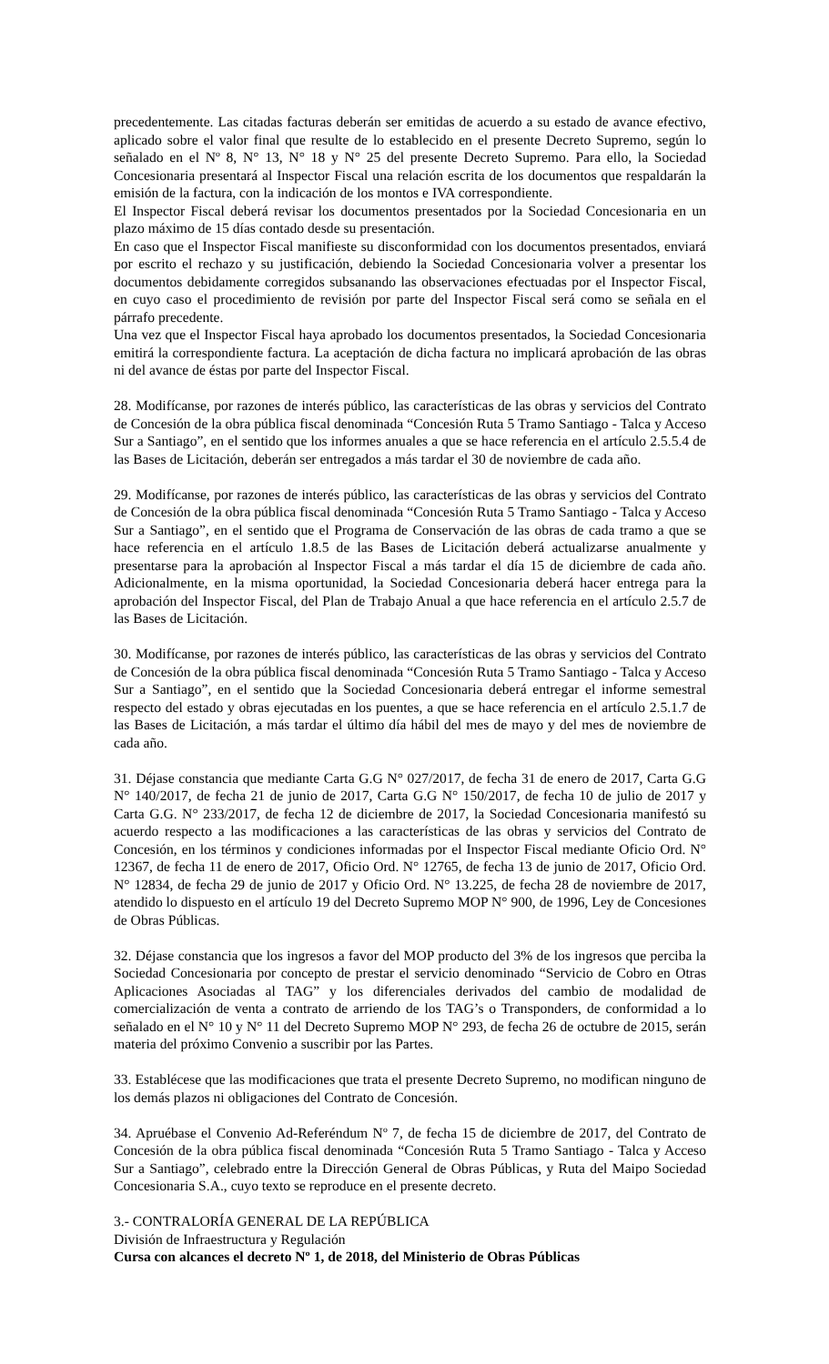precedentemente. Las citadas facturas deberán ser emitidas de acuerdo a su estado de avance efectivo, aplicado sobre el valor final que resulte de lo establecido en el presente Decreto Supremo, según lo señalado en el Nº 8, N° 13, N° 18 y N° 25 del presente Decreto Supremo. Para ello, la Sociedad Concesionaria presentará al Inspector Fiscal una relación escrita de los documentos que respaldarán la emisión de la factura, con la indicación de los montos e IVA correspondiente.
El Inspector Fiscal deberá revisar los documentos presentados por la Sociedad Concesionaria en un plazo máximo de 15 días contado desde su presentación.
En caso que el Inspector Fiscal manifieste su disconformidad con los documentos presentados, enviará por escrito el rechazo y su justificación, debiendo la Sociedad Concesionaria volver a presentar los documentos debidamente corregidos subsanando las observaciones efectuadas por el Inspector Fiscal, en cuyo caso el procedimiento de revisión por parte del Inspector Fiscal será como se señala en el párrafo precedente.
Una vez que el Inspector Fiscal haya aprobado los documentos presentados, la Sociedad Concesionaria emitirá la correspondiente factura. La aceptación de dicha factura no implicará aprobación de las obras ni del avance de éstas por parte del Inspector Fiscal.
28. Modifícanse, por razones de interés público, las características de las obras y servicios del Contrato de Concesión de la obra pública fiscal denominada “Concesión Ruta 5 Tramo Santiago - Talca y Acceso Sur a Santiago”, en el sentido que los informes anuales a que se hace referencia en el artículo 2.5.5.4 de las Bases de Licitación, deberán ser entregados a más tardar el 30 de noviembre de cada año.
29. Modifícanse, por razones de interés público, las características de las obras y servicios del Contrato de Concesión de la obra pública fiscal denominada “Concesión Ruta 5 Tramo Santiago - Talca y Acceso Sur a Santiago”, en el sentido que el Programa de Conservación de las obras de cada tramo a que se hace referencia en el artículo 1.8.5 de las Bases de Licitación deberá actualizarse anualmente y presentarse para la aprobación al Inspector Fiscal a más tardar el día 15 de diciembre de cada año. Adicionalmente, en la misma oportunidad, la Sociedad Concesionaria deberá hacer entrega para la aprobación del Inspector Fiscal, del Plan de Trabajo Anual a que hace referencia en el artículo 2.5.7 de las Bases de Licitación.
30. Modifícanse, por razones de interés público, las características de las obras y servicios del Contrato de Concesión de la obra pública fiscal denominada “Concesión Ruta 5 Tramo Santiago - Talca y Acceso Sur a Santiago”, en el sentido que la Sociedad Concesionaria deberá entregar el informe semestral respecto del estado y obras ejecutadas en los puentes, a que se hace referencia en el artículo 2.5.1.7 de las Bases de Licitación, a más tardar el último día hábil del mes de mayo y del mes de noviembre de cada año.
31. Déjase constancia que mediante Carta G.G N° 027/2017, de fecha 31 de enero de 2017, Carta G.G N° 140/2017, de fecha 21 de junio de 2017, Carta G.G N° 150/2017, de fecha 10 de julio de 2017 y Carta G.G. N° 233/2017, de fecha 12 de diciembre de 2017, la Sociedad Concesionaria manifestó su acuerdo respecto a las modificaciones a las características de las obras y servicios del Contrato de Concesión, en los términos y condiciones informadas por el Inspector Fiscal mediante Oficio Ord. N° 12367, de fecha 11 de enero de 2017, Oficio Ord. N° 12765, de fecha 13 de junio de 2017, Oficio Ord. N° 12834, de fecha 29 de junio de 2017 y Oficio Ord. N° 13.225, de fecha 28 de noviembre de 2017, atendido lo dispuesto en el artículo 19 del Decreto Supremo MOP N° 900, de 1996, Ley de Concesiones de Obras Públicas.
32. Déjase constancia que los ingresos a favor del MOP producto del 3% de los ingresos que perciba la Sociedad Concesionaria por concepto de prestar el servicio denominado “Servicio de Cobro en Otras Aplicaciones Asociadas al TAG” y los diferenciales derivados del cambio de modalidad de comercialización de venta a contrato de arriendo de los TAG’s o Transponders, de conformidad a lo señalado en el N° 10 y N° 11 del Decreto Supremo MOP N° 293, de fecha 26 de octubre de 2015, serán materia del próximo Convenio a suscribir por las Partes.
33. Establécese que las modificaciones que trata el presente Decreto Supremo, no modifican ninguno de los demás plazos ni obligaciones del Contrato de Concesión.
34. Apruébase el Convenio Ad-Referéndum Nº 7, de fecha 15 de diciembre de 2017, del Contrato de Concesión de la obra pública fiscal denominada “Concesión Ruta 5 Tramo Santiago - Talca y Acceso Sur a Santiago”, celebrado entre la Dirección General de Obras Públicas, y Ruta del Maipo Sociedad Concesionaria S.A., cuyo texto se reproduce en el presente decreto.
3.- CONTRALORÍA GENERAL DE LA REPÚBLICA
División de Infraestructura y Regulación
Cursa con alcances el decreto Nº 1, de 2018, del Ministerio de Obras Públicas